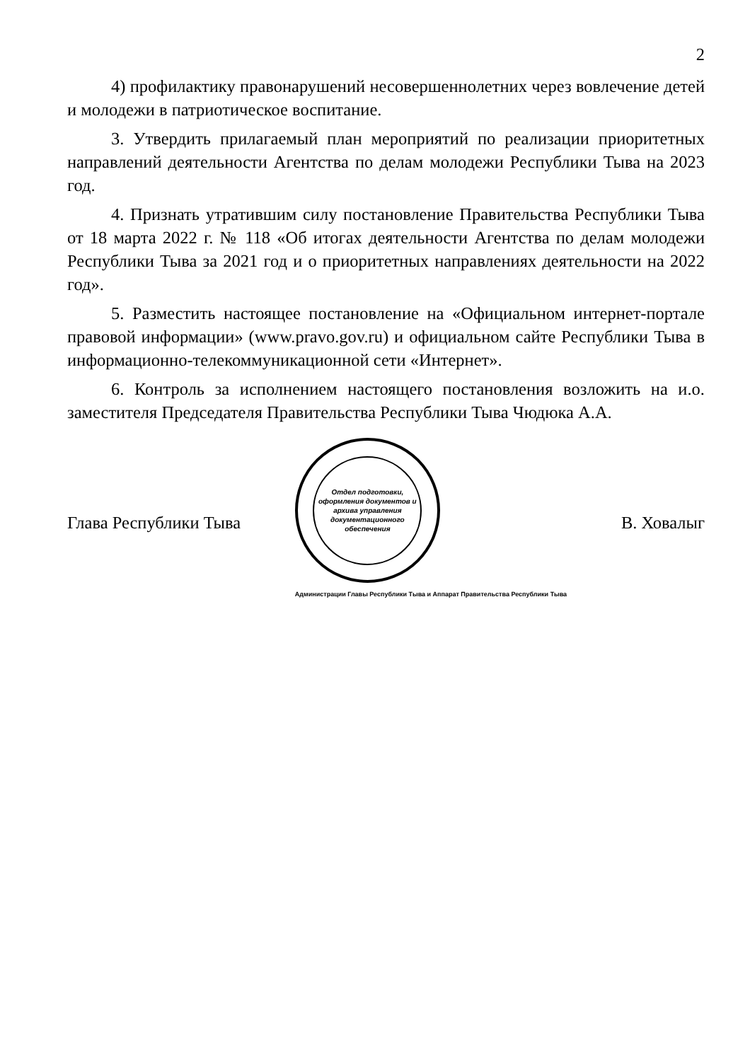2
4) профилактику правонарушений несовершеннолетних через вовлечение детей и молодежи в патриотическое воспитание.
3. Утвердить прилагаемый план мероприятий по реализации приоритетных направлений деятельности Агентства по делам молодежи Республики Тыва на 2023 год.
4. Признать утратившим силу постановление Правительства Республики Тыва от 18 марта 2022 г. № 118 «Об итогах деятельности Агентства по делам молодежи Республики Тыва за 2021 год и о приоритетных направлениях деятельности на 2022 год».
5. Разместить настоящее постановление на «Официальном интернет-портале правовой информации» (www.pravo.gov.ru) и официальном сайте Республики Тыва в информационно-телекоммуникационной сети «Интернет».
6. Контроль за исполнением настоящего постановления возложить на и.о. заместителя Председателя Правительства Республики Тыва Чюдюка А.А.
Глава Республики Тыва
Отдел подготовки, оформления документов и архива управления документационного обеспечения
Администрации Главы Республики Тыва и Аппарат Правительства Республики Тыва
В. Ховалыг